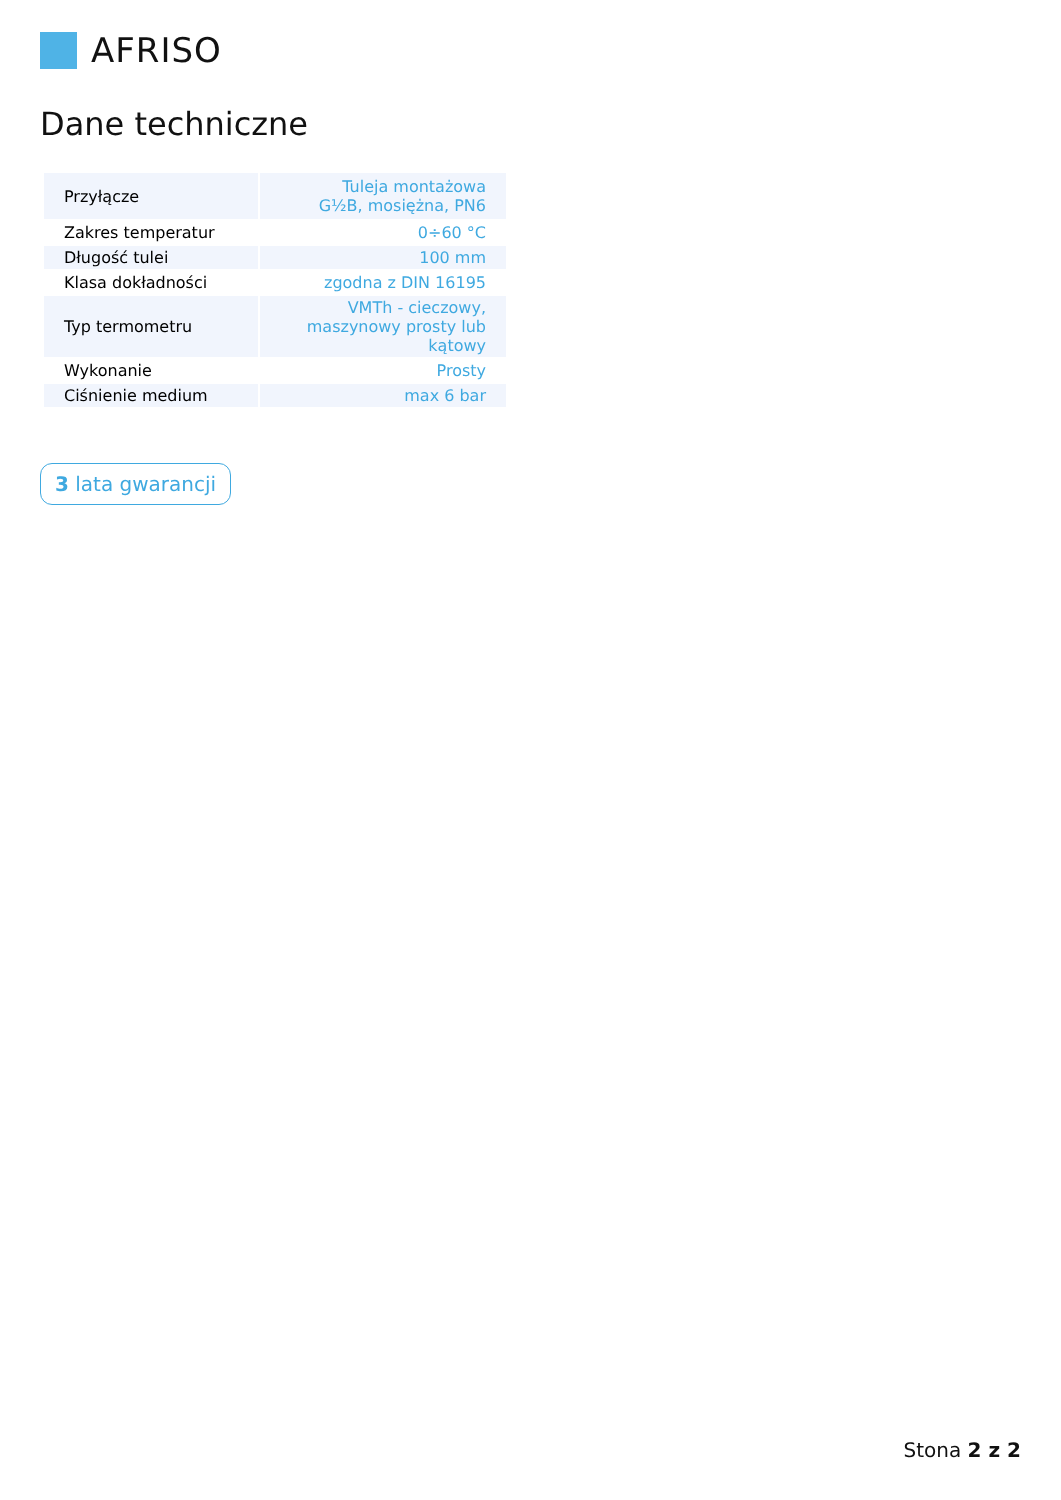AFRISO
Dane techniczne
| Przyłącze | Tuleja montażowa G½B, mosiężna, PN6 |
| Zakres temperatur | 0÷60 °C |
| Długość tulei | 100 mm |
| Klasa dokładności | zgodna z DIN 16195 |
| Typ termometru | VMTh - cieczowy, maszynowy prosty lub kątowy |
| Wykonanie | Prosty |
| Ciśnienie medium | max 6 bar |
3 lata gwarancji
Stona 2 z 2